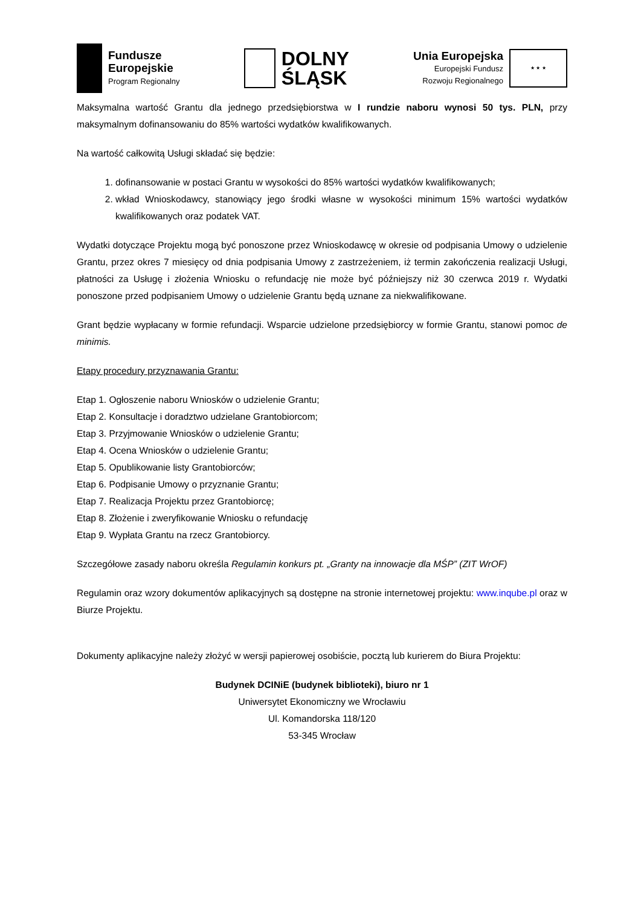Fundusze
Europejskie
Program Regionalny
DOLNY
ŚLĄSK
Unia Europejska
Europejski Fundusz
Rozwoju Regionalnego
★ ★ ★
Maksymalna wartość Grantu dla jednego przedsiębiorstwa w I rundzie naboru wynosi 50 tys. PLN, przy maksymalnym dofinansowaniu do 85% wartości wydatków kwalifikowanych.
Na wartość całkowitą Usługi składać się będzie:
1. dofinansowanie w postaci Grantu w wysokości do 85% wartości wydatków kwalifikowanych;
2. wkład Wnioskodawcy, stanowiący jego środki własne w wysokości minimum 15% wartości wydatków kwalifikowanych oraz podatek VAT.
Wydatki dotyczące Projektu mogą być ponoszone przez Wnioskodawcę w okresie od podpisania Umowy o udzielenie Grantu, przez okres 7 miesięcy od dnia podpisania Umowy z zastrzeżeniem, iż termin zakończenia realizacji Usługi, płatności za Usługę i złożenia Wniosku o refundację nie może być późniejszy niż 30 czerwca 2019 r. Wydatki ponoszone przed podpisaniem Umowy o udzielenie Grantu będą uznane za niekwalifikowane.
Grant będzie wypłacany w formie refundacji. Wsparcie udzielone przedsiębiorcy w formie Grantu, stanowi pomoc de minimis.
Etapy procedury przyznawania Grantu:
Etap 1. Ogłoszenie naboru Wniosków o udzielenie Grantu;
Etap 2. Konsultacje i doradztwo udzielane Grantobiorcom;
Etap 3. Przyjmowanie Wniosków o udzielenie Grantu;
Etap 4. Ocena Wniosków o udzielenie Grantu;
Etap 5. Opublikowanie listy Grantobiorców;
Etap 6. Podpisanie Umowy o przyznanie Grantu;
Etap 7. Realizacja Projektu przez Grantobiorcę;
Etap 8. Złożenie i zweryfikowanie Wniosku o refundację
Etap 9. Wypłata Grantu na rzecz Grantobiorcy.
Szczegółowe zasady naboru określa Regulamin konkurs pt. „Granty na innowacje dla MŚP” (ZIT WrOF)
Regulamin oraz wzory dokumentów aplikacyjnych są dostępne na stronie internetowej projektu: www.inqube.pl oraz w Biurze Projektu.
Dokumenty aplikacyjne należy złożyć w wersji papierowej osobiście, pocztą lub kurierem do Biura Projektu:
Budynek DCINiE (budynek biblioteki), biuro nr 1
Uniwersytet Ekonomiczny we Wrocławiu
Ul. Komandorska 118/120
53-345 Wrocław